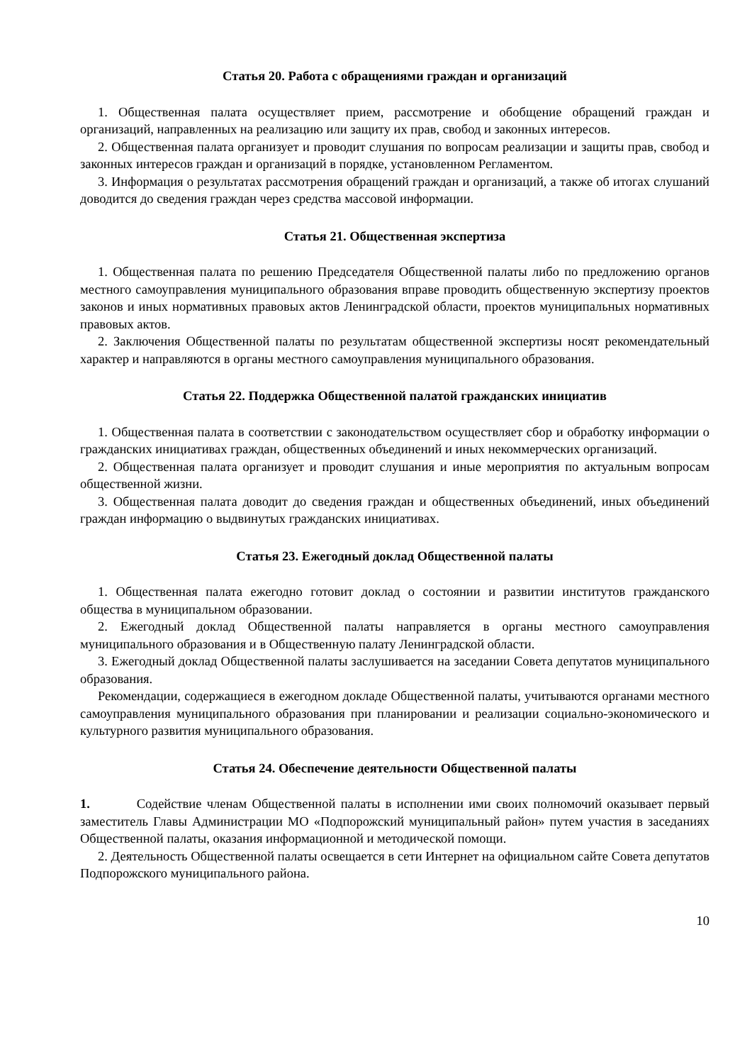Статья 20. Работа с обращениями граждан и организаций
1. Общественная палата осуществляет прием, рассмотрение и обобщение обращений граждан и организаций, направленных на реализацию или защиту их прав, свобод и законных интересов.
2. Общественная палата организует и проводит слушания по вопросам реализации и защиты прав, свобод и законных интересов граждан и организаций в порядке, установленном Регламентом.
3. Информация о результатах рассмотрения обращений граждан и организаций, а также об итогах слушаний доводится до сведения граждан через средства массовой информации.
Статья 21. Общественная экспертиза
1. Общественная палата по решению Председателя Общественной палаты либо по предложению органов местного самоуправления муниципального образования вправе проводить общественную экспертизу проектов законов и иных нормативных правовых актов Ленинградской области, проектов муниципальных нормативных правовых актов.
2. Заключения Общественной палаты по результатам общественной экспертизы носят рекомендательный характер и направляются в органы местного самоуправления муниципального образования.
Статья 22. Поддержка Общественной палатой гражданских инициатив
1. Общественная палата в соответствии с законодательством осуществляет сбор и обработку информации о гражданских инициативах граждан, общественных объединений и иных некоммерческих организаций.
2. Общественная палата организует и проводит слушания и иные мероприятия по актуальным вопросам общественной жизни.
3. Общественная палата доводит до сведения граждан и общественных объединений, иных объединений граждан информацию о выдвинутых гражданских инициативах.
Статья 23. Ежегодный доклад Общественной палаты
1. Общественная палата ежегодно готовит доклад о состоянии и развитии институтов гражданского общества в муниципальном образовании.
2. Ежегодный доклад Общественной палаты направляется в органы местного самоуправления муниципального образования и в Общественную палату Ленинградской области.
3. Ежегодный доклад Общественной палаты заслушивается на заседании Совета депутатов муниципального образования.
Рекомендации, содержащиеся в ежегодном докладе Общественной палаты, учитываются органами местного самоуправления муниципального образования при планировании и реализации социально-экономического и культурного развития муниципального образования.
Статья 24. Обеспечение деятельности Общественной палаты
1. Содействие членам Общественной палаты в исполнении ими своих полномочий оказывает первый заместитель Главы Администрации МО «Подпорожский муниципальный район» путем участия в заседаниях Общественной палаты, оказания информационной и методической помощи.
2. Деятельность Общественной палаты освещается в сети Интернет на официальном сайте Совета депутатов Подпорожского муниципального района.
10